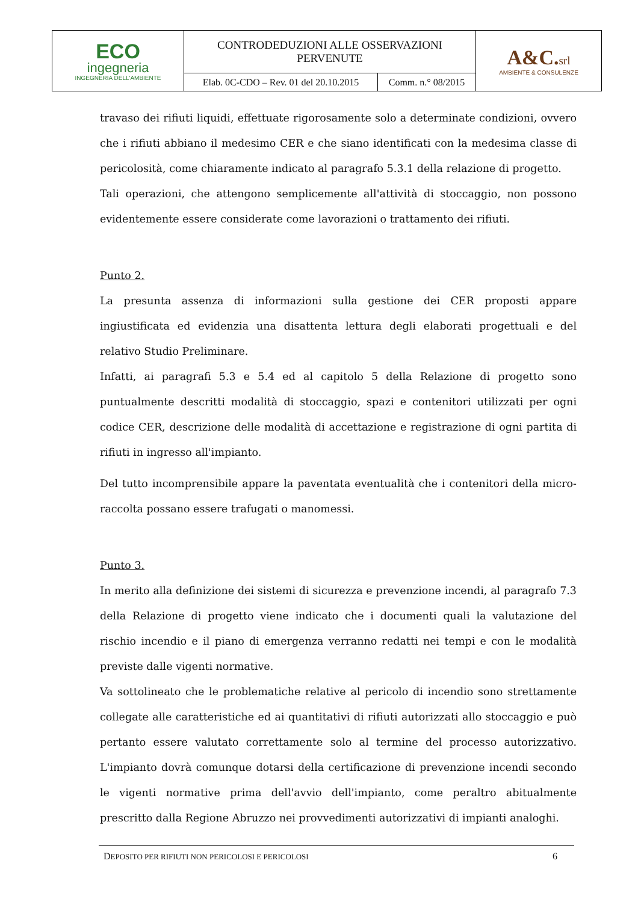| ECO ingegneria INGEGNERIA DELL'AMBIENTE | CONTRODEDUZIONI ALLE OSSERVAZIONI PERVENUTE | | A&C. srl AMBIENTE & CONSULENZE |
| | Elab. 0C-CDO – Rev. 01 del 20.10.2015 | Comm. n.° 08/2015 | |
travaso dei rifiuti liquidi, effettuate rigorosamente solo a determinate condizioni, ovvero che i rifiuti abbiano il medesimo CER e che siano identificati con la medesima classe di pericolosità, come chiaramente indicato al paragrafo 5.3.1 della relazione di progetto.
Tali operazioni, che attengono semplicemente all'attività di stoccaggio, non possono evidentemente essere considerate come lavorazioni o trattamento dei rifiuti.
Punto 2.
La presunta assenza di informazioni sulla gestione dei CER proposti appare ingiustificata ed evidenzia una disattenta lettura degli elaborati progettuali e del relativo Studio Preliminare.
Infatti, ai paragrafi 5.3 e 5.4 ed al capitolo 5 della Relazione di progetto sono puntualmente descritti modalità di stoccaggio, spazi e contenitori utilizzati per ogni codice CER, descrizione delle modalità di accettazione e registrazione di ogni partita di rifiuti in ingresso all'impianto.
Del tutto incomprensibile appare la paventata eventualità che i contenitori della micro-raccolta possano essere trafugati o manomessi.
Punto 3.
In merito alla definizione dei sistemi di sicurezza e prevenzione incendi, al paragrafo 7.3 della Relazione di progetto viene indicato che i documenti quali la valutazione del rischio incendio e il piano di emergenza verranno redatti nei tempi e con le modalità previste dalle vigenti normative.
Va sottolineato che le problematiche relative al pericolo di incendio sono strettamente collegate alle caratteristiche ed ai quantitativi di rifiuti autorizzati allo stoccaggio e può pertanto essere valutato correttamente solo al termine del processo autorizzativo. L'impianto dovrà comunque dotarsi della certificazione di prevenzione incendi secondo le vigenti normative prima dell'avvio dell'impianto, come peraltro abitualmente prescritto dalla Regione Abruzzo nei provvedimenti autorizzativi di impianti analoghi.
DEPOSITO PER RIFIUTI NON PERICOLOSI E PERICOLOSI 6